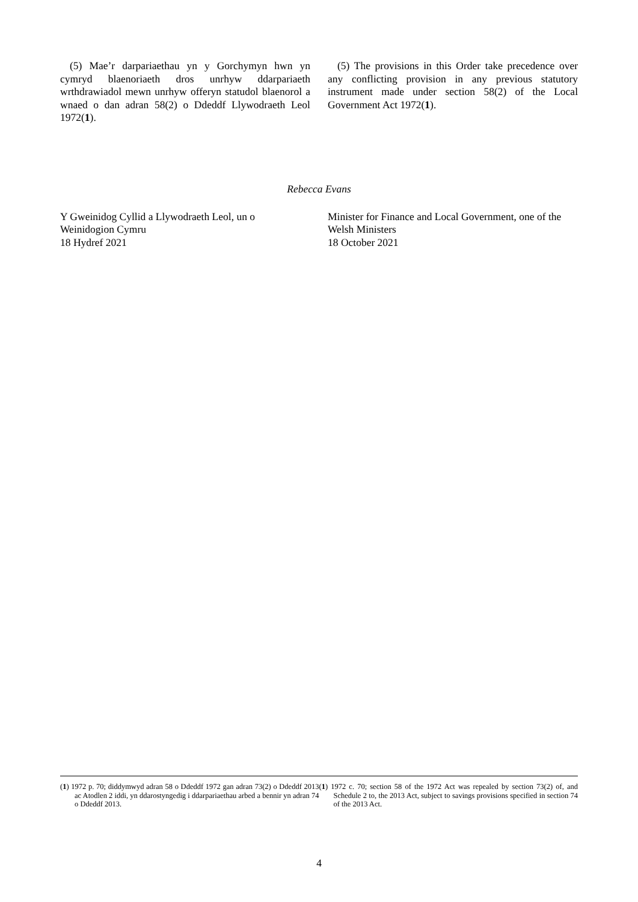(5) Mae’r darpariaethau yn y Gorchymyn hwn yn cymryd blaenoriaeth dros unrhyw ddarpariaeth wrthdrawiadol mewn unrhyw offeryn statudol blaenorol a wnaed o dan adran 58(2) o Ddeddf Llywodraeth Leol 1972(1).
(5) The provisions in this Order take precedence over any conflicting provision in any previous statutory instrument made under section 58(2) of the Local Government Act 1972(1).
Rebecca Evans
Y Gweinidog Cyllid a Llywodraeth Leol, un o Weinidogion Cymru
18 Hydref 2021
Minister for Finance and Local Government, one of the Welsh Ministers
18 October 2021
(1) 1972 p. 70; diddymwyd adran 58 o Ddeddf 1972 gan adran 73(2) o Ddeddf 2013 ac Atodlen 2 iddi, yn ddarostyngedig i ddarpariaethau arbed a bennir yn adran 74 o Ddeddf 2013.
(1) 1972 c. 70; section 58 of the 1972 Act was repealed by section 73(2) of, and Schedule 2 to, the 2013 Act, subject to savings provisions specified in section 74 of the 2013 Act.
4